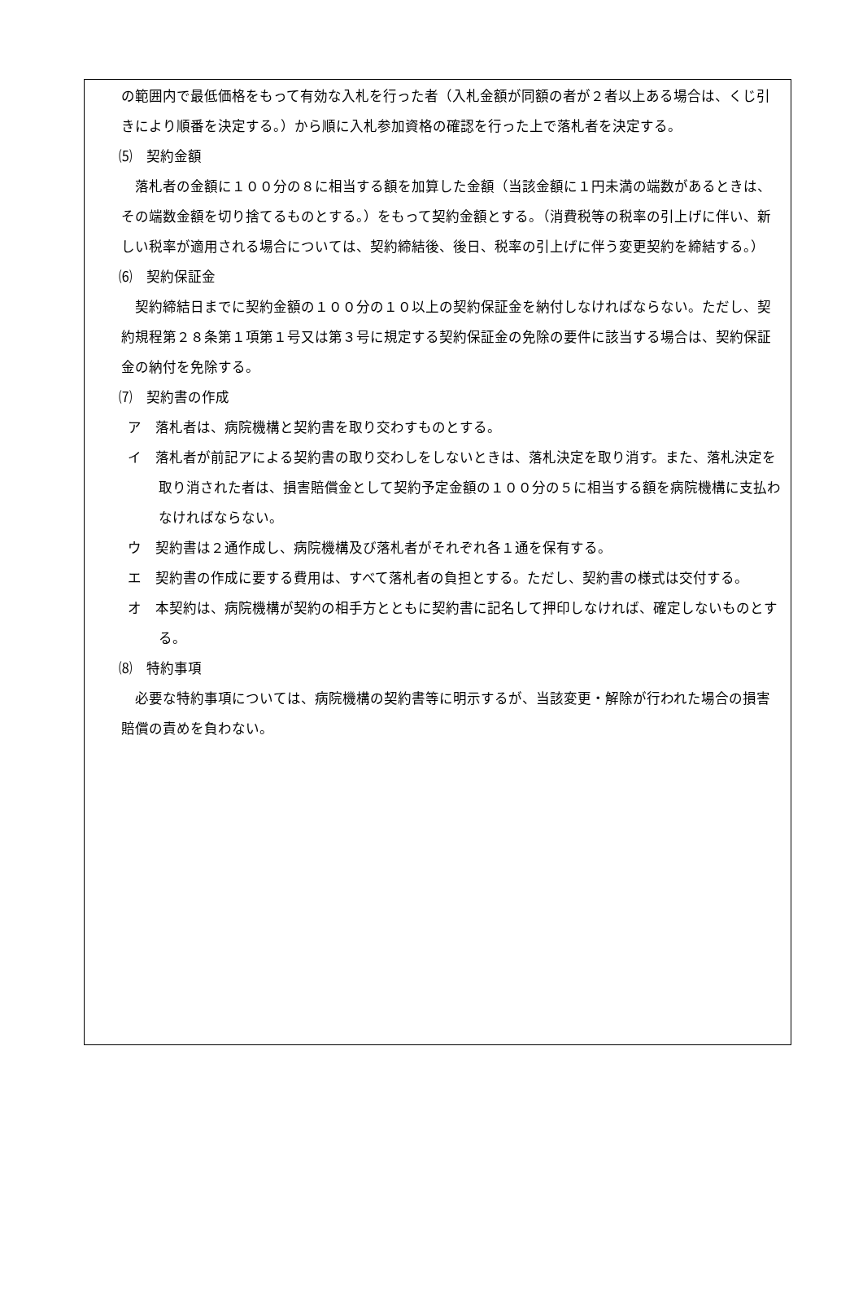の範囲内で最低価格をもって有効な入札を行った者（入札金額が同額の者が２者以上ある場合は、くじ引きにより順番を決定する。）から順に入札参加資格の確認を行った上で落札者を決定する。
⑸　契約金額
落札者の金額に１００分の８に相当する額を加算した金額（当該金額に１円未満の端数があるときは、その端数金額を切り捨てるものとする。）をもって契約金額とする。（消費税等の税率の引上げに伴い、新しい税率が適用される場合については、契約締結後、後日、税率の引上げに伴う変更契約を締結する。）
⑹　契約保証金
契約締結日までに契約金額の１００分の１０以上の契約保証金を納付しなければならない。ただし、契約規程第２８条第１項第１号又は第３号に規定する契約保証金の免除の要件に該当する場合は、契約保証金の納付を免除する。
⑺　契約書の作成
ア　落札者は、病院機構と契約書を取り交わすものとする。
イ　落札者が前記アによる契約書の取り交わしをしないときは、落札決定を取り消す。また、落札決定を取り消された者は、損害賠償金として契約予定金額の１００分の５に相当する額を病院機構に支払わなければならない。
ウ　契約書は２通作成し、病院機構及び落札者がそれぞれ各１通を保有する。
エ　契約書の作成に要する費用は、すべて落札者の負担とする。ただし、契約書の様式は交付する。
オ　本契約は、病院機構が契約の相手方とともに契約書に記名して押印しなければ、確定しないものとする。
⑻　特約事項
必要な特約事項については、病院機構の契約書等に明示するが、当該変更・解除が行われた場合の損害賠償の責めを負わない。